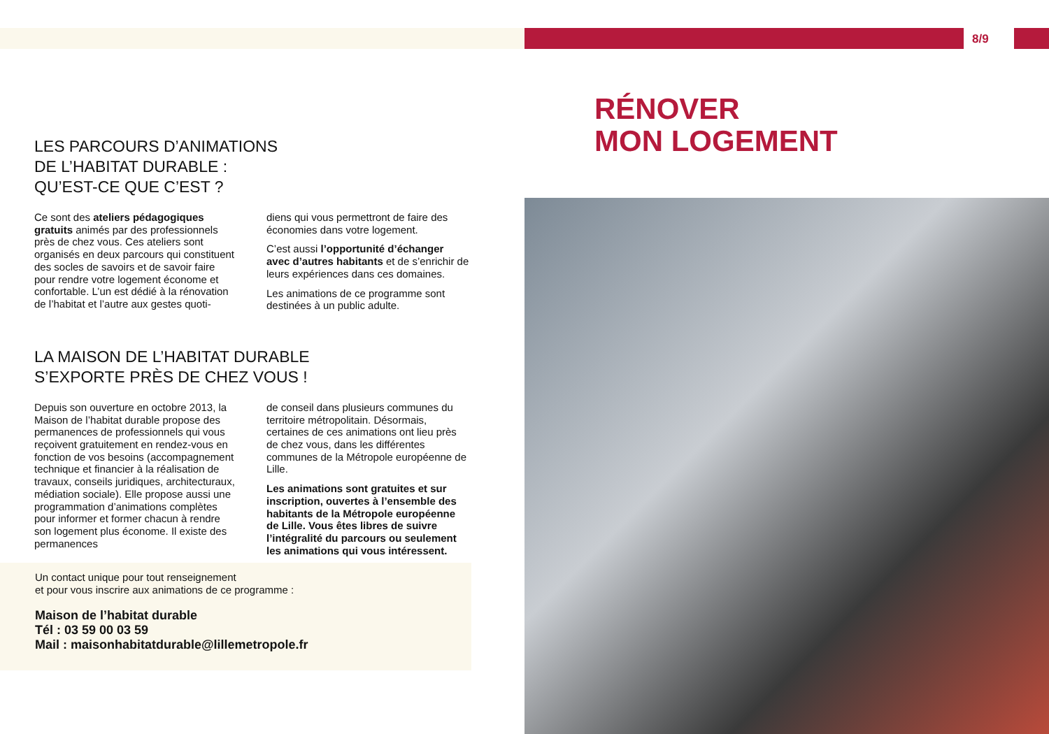8/9
RÉNOVER
MON LOGEMENT
LES PARCOURS D’ANIMATIONS
DE L’HABITAT DURABLE :
QU’EST-CE QUE C’EST ?
Ce sont des ateliers pédagogiques gratuits animés par des professionnels près de chez vous. Ces ateliers sont organisés en deux parcours qui constituent des socles de savoirs et de savoir faire pour rendre votre logement économe et confortable. L’un est dédié à la rénovation de l’habitat et l’autre aux gestes quoti-
diens qui vous permettront de faire des économies dans votre logement.
C’est aussi l’opportunité d’échanger avec d’autres habitants et de s’enrichir de leurs expériences dans ces domaines.
Les animations de ce programme sont destinées à un public adulte.
LA MAISON DE L’HABITAT DURABLE
S’EXPORTE PRÈS DE CHEZ VOUS !
Depuis son ouverture en octobre 2013, la Maison de l’habitat durable propose des permanences de professionnels qui vous reçoivent gratuitement en rendez-vous en fonction de vos besoins (accompagnement technique et financier à la réalisation de travaux, conseils juridiques, architecturaux, médiation sociale). Elle propose aussi une programmation d’animations complètes pour informer et former chacun à rendre son logement plus économe. Il existe des permanences
de conseil dans plusieurs communes du territoire métropolitain. Désormais, certaines de ces animations ont lieu près de chez vous, dans les différentes communes de la Métropole européenne de Lille.
Les animations sont gratuites et sur inscription, ouvertes à l’ensemble des habitants de la Métropole européenne de Lille. Vous êtes libres de suivre l’intégralité du parcours ou seulement les animations qui vous intéressent.
Un contact unique pour tout renseignement
et pour vous inscrire aux animations de ce programme :
Maison de l’habitat durable
Tél : 03 59 00 03 59
Mail : maisonhabitatdurable@lillemetropole.fr